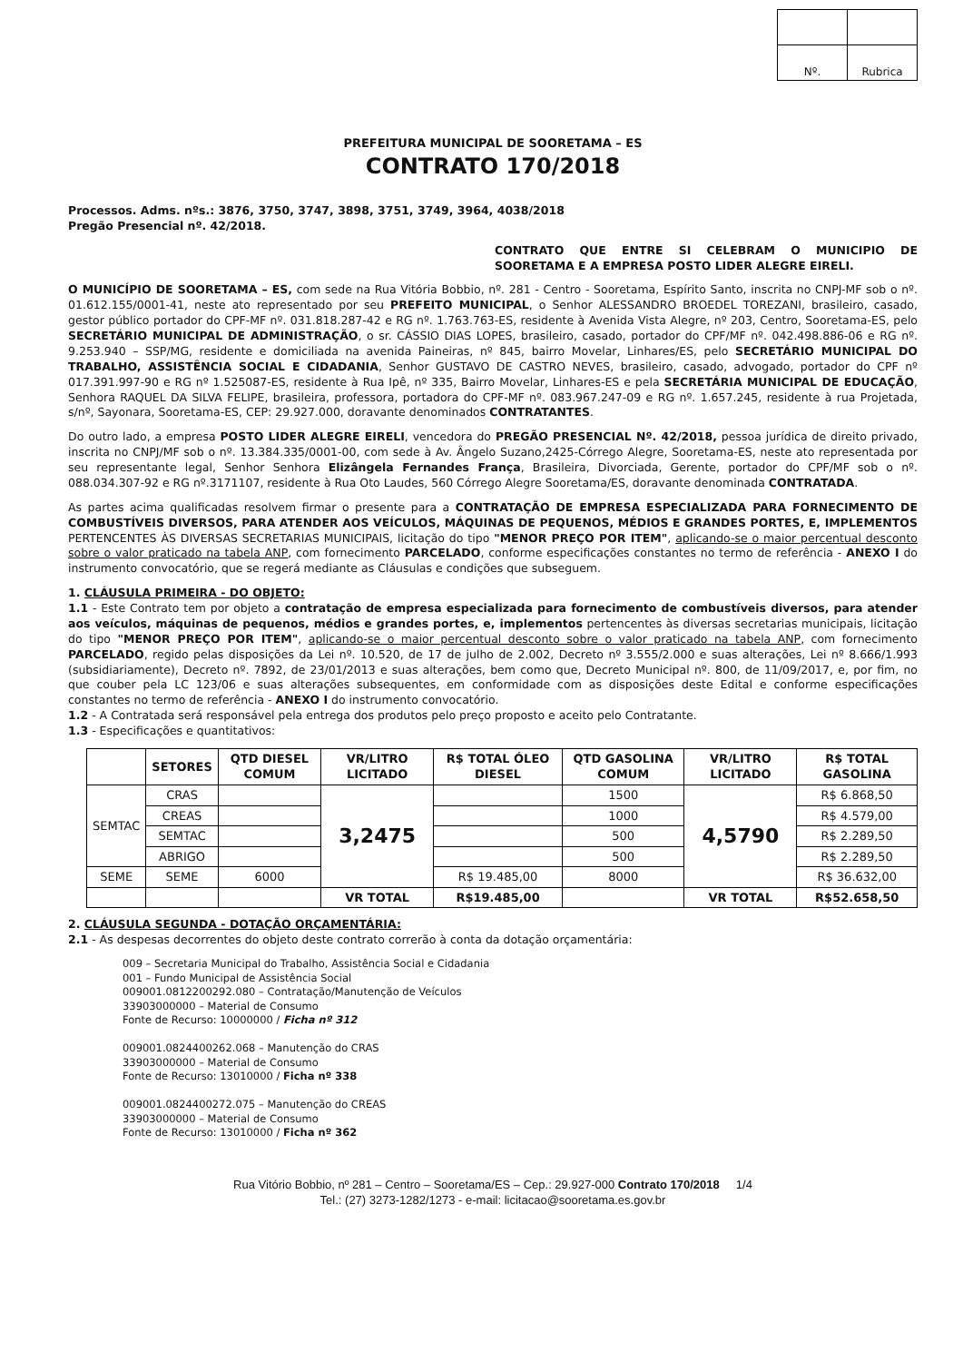| Nº. | Rubrica |
PREFEITURA MUNICIPAL DE SOORETAMA – ES
CONTRATO 170/2018
Processos. Adms. nºs.: 3876, 3750, 3747, 3898, 3751, 3749, 3964, 4038/2018
Pregão Presencial nº. 42/2018.
CONTRATO QUE ENTRE SI CELEBRAM O MUNICIPIO DE SOORETAMA E A EMPRESA POSTO LIDER ALEGRE EIRELI.
O MUNICÍPIO DE SOORETAMA – ES, com sede na Rua Vitória Bobbio, nº. 281 - Centro - Sooretama, Espírito Santo, inscrita no CNPJ-MF sob o nº. 01.612.155/0001-41, neste ato representado por seu PREFEITO MUNICIPAL, o Senhor ALESSANDRO BROEDEL TOREZANI, brasileiro, casado, gestor público portador do CPF-MF nº. 031.818.287-42 e RG nº. 1.763.763-ES, residente à Avenida Vista Alegre, nº 203, Centro, Sooretama-ES, pelo SECRETÁRIO MUNICIPAL DE ADMINISTRAÇÃO, o sr. CÁSSIO DIAS LOPES, brasileiro, casado, portador do CPF/MF nº. 042.498.886-06 e RG nº. 9.253.940 – SSP/MG, residente e domiciliada na avenida Paineiras, nº 845, bairro Movelar, Linhares/ES, pelo SECRETÁRIO MUNICIPAL DO TRABALHO, ASSISTÊNCIA SOCIAL E CIDADANIA, Senhor GUSTAVO DE CASTRO NEVES, brasileiro, casado, advogado, portador do CPF nº 017.391.997-90 e RG nº 1.525087-ES, residente à Rua Ipê, nº 335, Bairro Movelar, Linhares-ES e pela SECRETÁRIA MUNICIPAL DE EDUCAÇÃO, Senhora RAQUEL DA SILVA FELIPE, brasileira, professora, portadora do CPF-MF nº. 083.967.247-09 e RG nº. 1.657.245, residente à rua Projetada, s/nº, Sayonara, Sooretama-ES, CEP: 29.927.000, doravante denominados CONTRATANTES.
Do outro lado, a empresa POSTO LIDER ALEGRE EIRELI, vencedora do PREGÃO PRESENCIAL Nº. 42/2018, pessoa jurídica de direito privado, inscrita no CNPJ/MF sob o nº. 13.384.335/0001-00, com sede à Av. Ângelo Suzano,2425-Córrego Alegre, Sooretama-ES, neste ato representada por seu representante legal, Senhor Senhora Elizângela Fernandes França, Brasileira, Divorciada, Gerente, portador do CPF/MF sob o nº. 088.034.307-92 e RG nº.3171107, residente à Rua Oto Laudes, 560 Córrego Alegre Sooretama/ES, doravante denominada CONTRATADA.
As partes acima qualificadas resolvem firmar o presente para a CONTRATAÇÃO DE EMPRESA ESPECIALIZADA PARA FORNECIMENTO DE COMBUSTÍVEIS DIVERSOS, PARA ATENDER AOS VEÍCULOS, MÁQUINAS DE PEQUENOS, MÉDIOS E GRANDES PORTES, E, IMPLEMENTOS PERTENCENTES ÀS DIVERSAS SECRETARIAS MUNICIPAIS, licitação do tipo "MENOR PREÇO POR ITEM", aplicando-se o maior percentual desconto sobre o valor praticado na tabela ANP, com fornecimento PARCELADO, conforme especificações constantes no termo de referência - ANEXO I do instrumento convocatório, que se regerá mediante as Cláusulas e condições que subseguem.
1. CLÁUSULA PRIMEIRA - DO OBJETO:
1.1 - Este Contrato tem por objeto a contratação de empresa especializada para fornecimento de combustíveis diversos, para atender aos veículos, máquinas de pequenos, médios e grandes portes, e, implementos pertencentes às diversas secretarias municipais, licitação do tipo "MENOR PREÇO POR ITEM", aplicando-se o maior percentual desconto sobre o valor praticado na tabela ANP, com fornecimento PARCELADO, regido pelas disposições da Lei nº. 10.520, de 17 de julho de 2.002, Decreto nº 3.555/2.000 e suas alterações, Lei nº 8.666/1.993 (subsidiariamente), Decreto nº. 7892, de 23/01/2013 e suas alterações, bem como que, Decreto Municipal nº. 800, de 11/09/2017, e, por fim, no que couber pela LC 123/06 e suas alterações subsequentes, em conformidade com as disposições deste Edital e conforme especificações constantes no termo de referência - ANEXO I do instrumento convocatório.
1.2 - A Contratada será responsável pela entrega dos produtos pelo preço proposto e aceito pelo Contratante.
1.3 - Especificações e quantitativos:
| | SETORES | QTD DIESEL COMUM | VR/LITRO LICITADO | R$ TOTAL ÓLEO DIESEL | QTD GASOLINA COMUM | VR/LITRO LICITADO | R$ TOTAL GASOLINA |
| --- | --- | --- | --- | --- | --- | --- | --- |
| SEMTAC | CRAS | | 3,2475 | | 1500 | 4,5790 | R$ 6.868,50 |
| | CREAS | | | | 1000 | | R$ 4.579,00 |
| | SEMTAC | | | | 500 | | R$ 2.289,50 |
| | ABRIGO | | | | 500 | | R$ 2.289,50 |
| SEME | SEME | 6000 | | R$ 19.485,00 | 8000 | | R$ 36.632,00 |
| | | | VR TOTAL | R$19.485,00 | | VR TOTAL | R$52.658,50 |
2. CLÁUSULA SEGUNDA - DOTAÇÃO ORÇAMENTÁRIA:
2.1 - As despesas decorrentes do objeto deste contrato correrão à conta da dotação orçamentária:
009 – Secretaria Municipal do Trabalho, Assistência Social e Cidadania
001 – Fundo Municipal de Assistência Social
009001.0812200292.080 – Contratação/Manutenção de Veículos
33903000000 – Material de Consumo
Fonte de Recurso: 10000000 / Ficha nº 312
009001.0824400262.068 – Manutenção do CRAS
33903000000 – Material de Consumo
Fonte de Recurso: 13010000 / Ficha nº 338
009001.0824400272.075 – Manutenção do CREAS
33903000000 – Material de Consumo
Fonte de Recurso: 13010000 / Ficha nº 362
Rua Vitório Bobbio, nº 281 – Centro – Sooretama/ES – Cep.: 29.927-000 Contrato 170/2018 1/4
Tel.: (27) 3273-1282/1273 - e-mail: licitacao@sooretama.es.gov.br